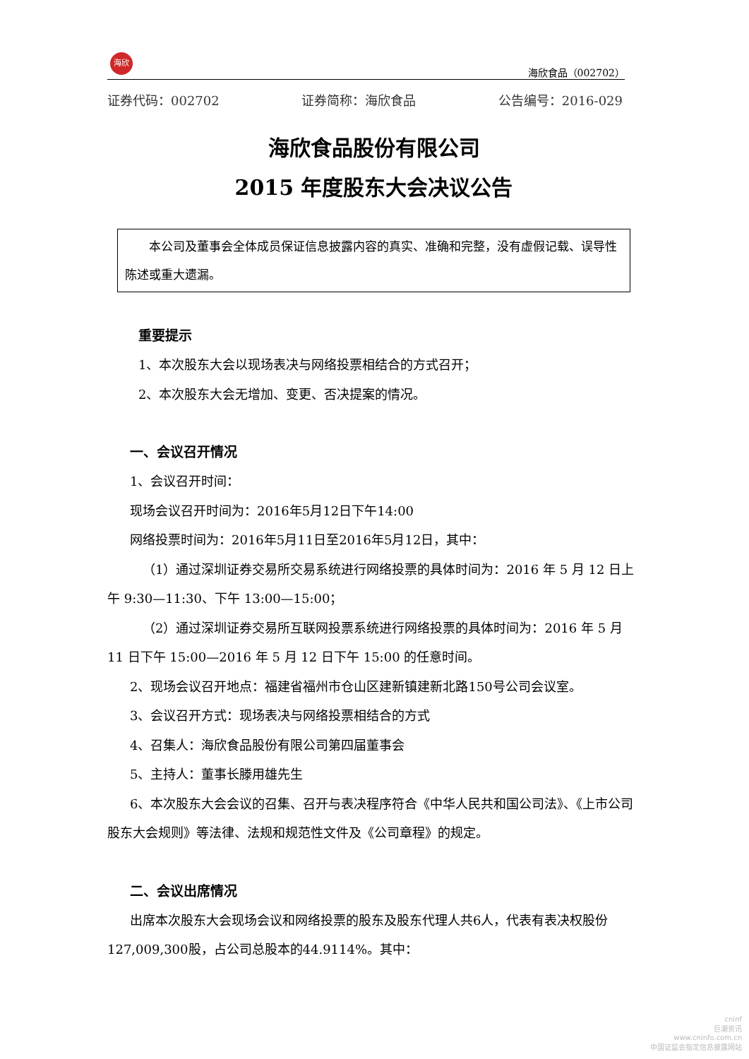海欣
海欣食品（002702）
证券代码：002702 证券简称：海欣食品 公告编号：2016-029
海欣食品股份有限公司
2015 年度股东大会决议公告
　　本公司及董事会全体成员保证信息披露内容的真实、准确和完整，没有虚假记载、误导性陈述或重大遗漏。
重要提示
1、本次股东大会以现场表决与网络投票相结合的方式召开；
2、本次股东大会无增加、变更、否决提案的情况。
一、会议召开情况
1、会议召开时间：
现场会议召开时间为：2016年5月12日下午14:00
网络投票时间为：2016年5月11日至2016年5月12日，其中：
（1）通过深圳证券交易所交易系统进行网络投票的具体时间为：2016 年 5 月 12 日上午 9:30—11:30、下午 13:00—15:00；
（2）通过深圳证券交易所互联网投票系统进行网络投票的具体时间为：2016 年 5 月 11 日下午 15:00—2016 年 5 月 12 日下午 15:00 的任意时间。
2、现场会议召开地点：福建省福州市仓山区建新镇建新北路150号公司会议室。
3、会议召开方式：现场表决与网络投票相结合的方式
4、召集人：海欣食品股份有限公司第四届董事会
5、主持人：董事长滕用雄先生
6、本次股东大会会议的召集、召开与表决程序符合《中华人民共和国公司法》、《上市公司股东大会规则》等法律、法规和规范性文件及《公司章程》的规定。
二、会议出席情况
出席本次股东大会现场会议和网络投票的股东及股东代理人共6人，代表有表决权股份127,009,300股，占公司总股本的44.9114%。其中：
cninf
巨潮资讯
www.cninfo.com.cn
中国证监会指定信息披露网站